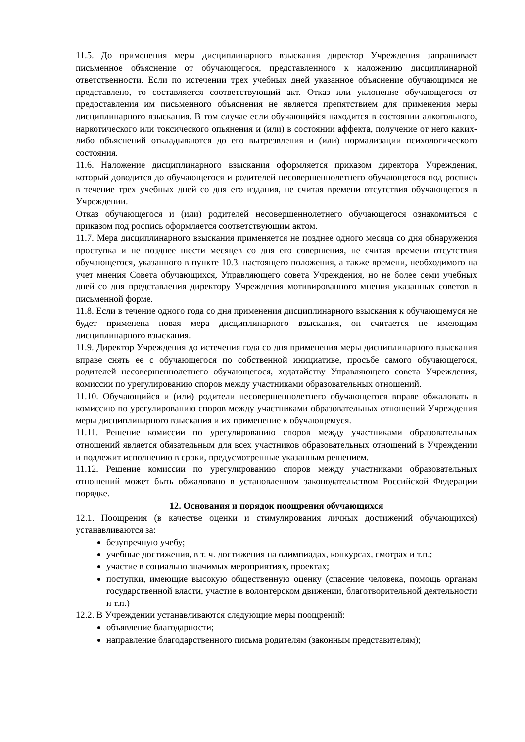11.5. До применения меры дисциплинарного взыскания директор Учреждения запрашивает письменное объяснение от обучающегося, представленного к наложению дисциплинарной ответственности. Если по истечении трех учебных дней указанное объяснение обучающимся не представлено, то составляется соответствующий акт. Отказ или уклонение обучающегося от предоставления им письменного объяснения не является препятствием для применения меры дисциплинарного взыскания. В том случае если обучающийся находится в состоянии алкогольного, наркотического или токсического опьянения и (или) в состоянии аффекта, получение от него каких-либо объяснений откладываются до его вытрезвления и (или) нормализации психологического состояния.
11.6. Наложение дисциплинарного взыскания оформляется приказом директора Учреждения, который доводится до обучающегося и родителей несовершеннолетнего обучающегося под роспись в течение трех учебных дней со дня его издания, не считая времени отсутствия обучающегося в Учреждении.
Отказ обучающегося и (или) родителей несовершеннолетнего обучающегося ознакомиться с приказом под роспись оформляется соответствующим актом.
11.7. Мера дисциплинарного взыскания применяется не позднее одного месяца со дня обнаружения проступка и не позднее шести месяцев со дня его совершения, не считая времени отсутствия обучающегося, указанного в пункте 10.3. настоящего положения, а также времени, необходимого на учет мнения Совета обучающихся, Управляющего совета Учреждения, но не более семи учебных дней со дня представления директору Учреждения мотивированного мнения указанных советов в письменной форме.
11.8. Если в течение одного года со дня применения дисциплинарного взыскания к обучающемуся не будет применена новая мера дисциплинарного взыскания, он считается не имеющим дисциплинарного взыскания.
11.9. Директор Учреждения до истечения года со дня применения меры дисциплинарного взыскания вправе снять ее с обучающегося по собственной инициативе, просьбе самого обучающегося, родителей несовершеннолетнего обучающегося, ходатайству Управляющего совета Учреждения, комиссии по урегулированию споров между участниками образовательных отношений.
11.10. Обучающийся и (или) родители несовершеннолетнего обучающегося вправе обжаловать в комиссию по урегулированию споров между участниками образовательных отношений Учреждения меры дисциплинарного взыскания и их применение к обучающемуся.
11.11. Решение комиссии по урегулированию споров между участниками образовательных отношений является обязательным для всех участников образовательных отношений в Учреждении и подлежит исполнению в сроки, предусмотренные указанным решением.
11.12. Решение комиссии по урегулированию споров между участниками образовательных отношений может быть обжаловано в установленном законодательством Российской Федерации порядке.
12. Основания и порядок поощрения обучающихся
12.1. Поощрения (в качестве оценки и стимулирования личных достижений обучающихся) устанавливаются за:
безупречную учебу;
учебные достижения, в т. ч. достижения на олимпиадах, конкурсах, смотрах и т.п.;
участие в социально значимых мероприятиях, проектах;
поступки, имеющие высокую общественную оценку (спасение человека, помощь органам государственной власти, участие в волонтерском движении, благотворительной деятельности и т.п.)
12.2. В Учреждении устанавливаются следующие меры поощрений:
объявление благодарности;
направление благодарственного письма родителям (законным представителям);